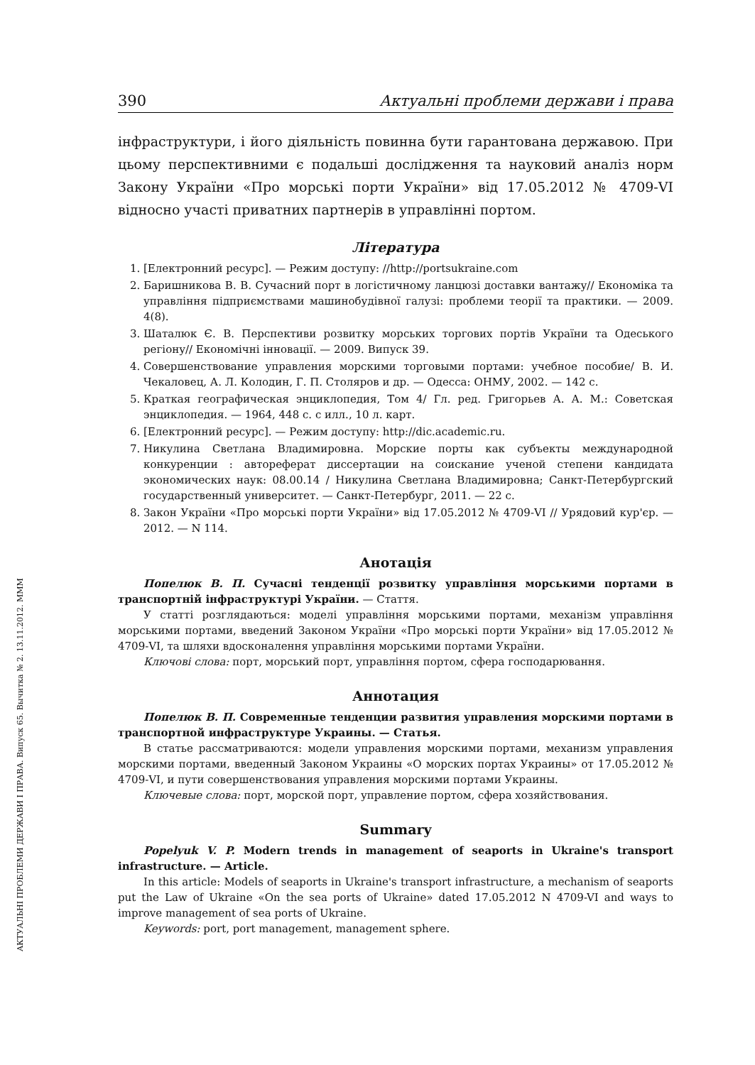АКТУАЛЬНІ ПРОБЛЕМИ ДЕРЖАВИ І ПРАВА. Випуск 65. Вычитка № 2. 13.11.2012. МММ
390 Актуальні проблеми держави і права
інфраструктури, і його діяльність повинна бути гарантована державою. При цьому перспективними є подальші дослідження та науковий аналіз норм Закону України «Про морські порти України» від 17.05.2012 № 4709-VI відносно участі приватних партнерів в управлінні портом.
Література
1. [Електронний ресурс]. — Режим доступу: //http://portsukraine.com
2. Баришникова В. В. Сучасний порт в логістичному ланцюзі доставки вантажу// Економіка та управління підприємствами машинобудівної галузі: проблеми теорії та практики. — 2009. 4(8).
3. Шаталюк Є. В. Перспективи розвитку морських торгових портів України та Одеського регіону// Економічні інновації. — 2009. Випуск 39.
4. Совершенствование управления морскими торговыми портами: учебное пособие/ В. И. Чекаловец, А. Л. Колодин, Г. П. Столяров и др. — Одесса: ОНМУ, 2002. — 142 с.
5. Краткая географическая энциклопедия, Том 4/ Гл. ред. Григорьев А. А. М.: Советская энциклопедия. — 1964, 448 с. с илл., 10 л. карт.
6. [Електронний ресурс]. — Режим доступу: http://dic.academic.ru.
7. Никулина Светлана Владимировна. Морские порты как субъекты международной конкуренции : автореферат диссертации на соискание ученой степени кандидата экономических наук: 08.00.14 / Никулина Светлана Владимировна; Санкт-Петербургский государственный университет. — Санкт-Петербург, 2011. — 22 с.
8. Закон України «Про морські порти України» від 17.05.2012 № 4709-VI // Урядовий кур'єр. — 2012. — N 114.
Анотація
Попелюк В. П. Сучасні тенденції розвитку управління морськими портами в транспортній інфраструктурі України. — Стаття.
У статті розглядаються: моделі управління морськими портами, механізм управління морськими портами, введений Законом України «Про морські порти України» від 17.05.2012 № 4709-VI, та шляхи вдосконалення управління морськими портами України.
Ключові слова: порт, морський порт, управління портом, сфера господарювання.
Аннотация
Попелюк В. П. Современные тенденции развития управления морскими портами в транспортной инфраструктуре Украины. — Статья.
В статье рассматриваются: модели управления морскими портами, механизм управления морскими портами, введенный Законом Украины «О морских портах Украины» от 17.05.2012 № 4709-VI, и пути совершенствования управления морскими портами Украины.
Ключевые слова: порт, морской порт, управление портом, сфера хозяйствования.
Summary
Popelyuk V. P. Modern trends in management of seaports in Ukraine's transport infrastructure. — Article.
In this article: Models of seaports in Ukraine's transport infrastructure, a mechanism of seaports put the Law of Ukraine «On the sea ports of Ukraine» dated 17.05.2012 N 4709-VI and ways to improve management of sea ports of Ukraine.
Keywords: port, port management, management sphere.